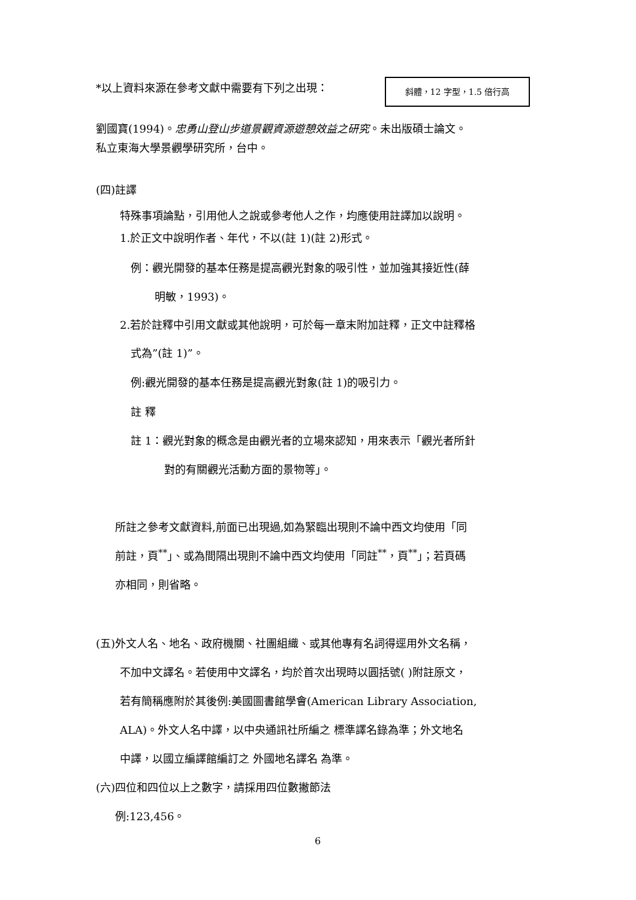*以上資料來源在參考文獻中需要有下列之出現： 斜體，12 字型，1.5 倍行高
劉國寶(1994)。忠勇山登山步道景觀資源遊憩效益之研究。未出版碩士論文。
私立東海大學景觀學研究所，台中。
(四)註譯
特殊事項論點，引用他人之說或參考他人之作，均應使用註譯加以說明。
1.於正文中說明作者、年代，不以(註 1)(註 2)形式。
例：觀光開發的基本任務是提高觀光對象的吸引性，並加強其接近性(薛
明敏，1993)。
2.若於註釋中引用文獻或其他說明，可於每一章末附加註釋，正文中註釋格
式為”(註 1)”。
例:觀光開發的基本任務是提高觀光對象(註 1)的吸引力。
註 釋
註 1：觀光對象的概念是由觀光者的立場來認知，用來表示「觀光者所針
對的有關觀光活動方面的景物等」。
所註之參考文獻資料,前面已出現過,如為緊臨出現則不論中西文均使用「同
前註，頁<sup>**</sup>」、或為間隔出現則不論中西文均使用「同註<sup>**</sup>，頁<sup>**</sup>」；若頁碼
亦相同，則省略。
(五)外文人名、地名、政府機關、社團組織、或其他專有名詞得逕用外文名稱，
不加中文譯名。若使用中文譯名，均於首次出現時以圓括號( )附註原文，
若有簡稱應附於其後例:美國圖書館學會(American Library Association,
ALA)。外文人名中譯，以中央通訊社所編之 標準譯名錄為準；外文地名
中譯，以國立編譯館編訂之 外國地名譯名 為準。
(六)四位和四位以上之數字，請採用四位數撇節法
例:123,456。
6